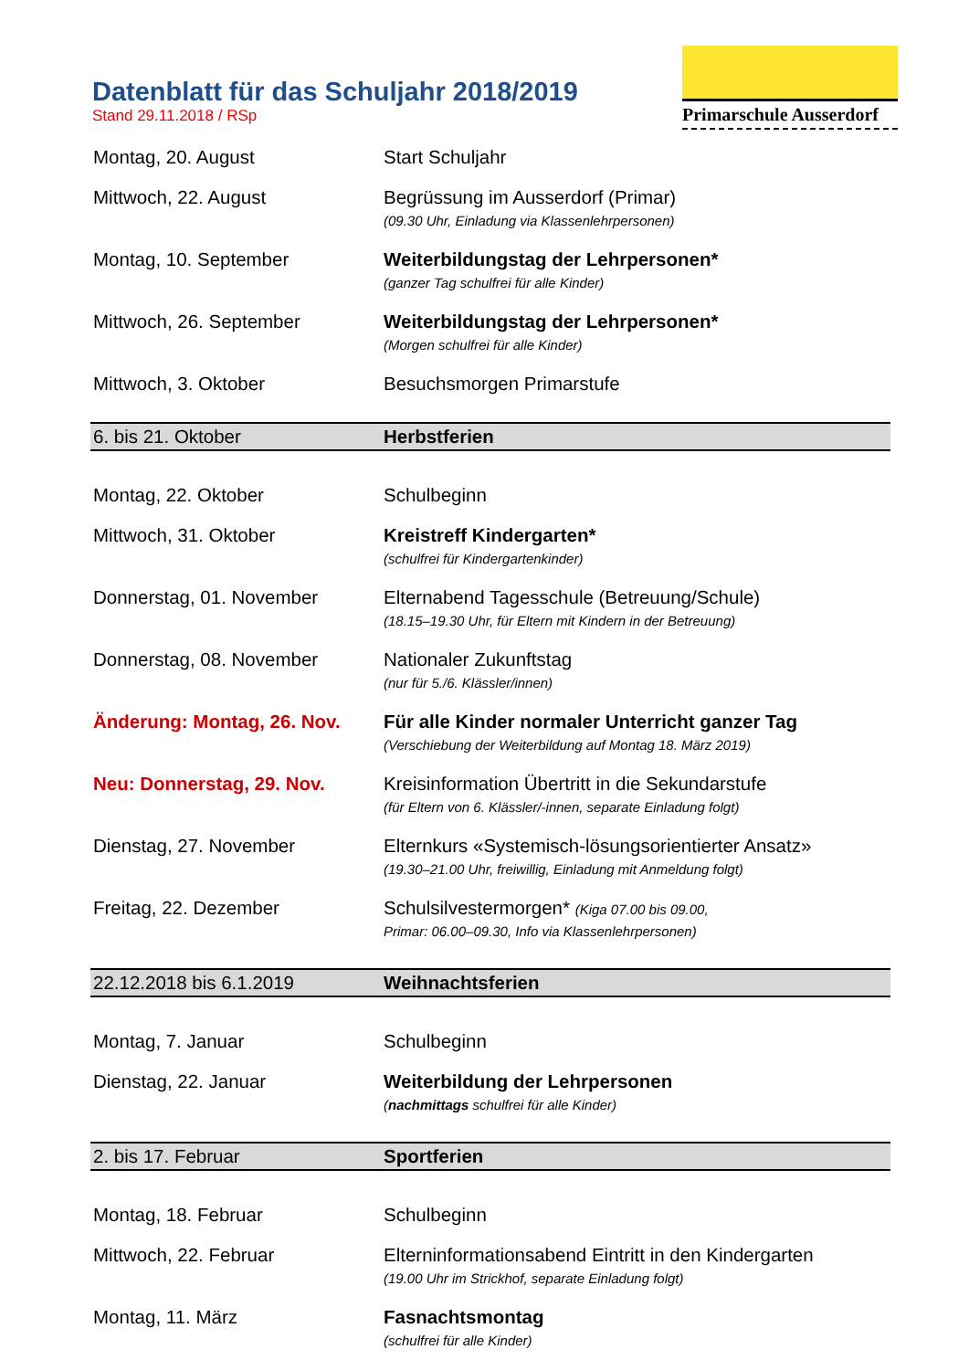Datenblatt für das Schuljahr 2018/2019
Stand 29.11.2018 / RSp
Primarschule Ausserdorf
| Montag, 20. August | Start Schuljahr |
| Mittwoch, 22. August | Begrüssung im Ausserdorf (Primar) (09.30 Uhr, Einladung via Klassenlehrpersonen) |
| Montag, 10. September | Weiterbildungstag der Lehrpersonen* (ganzer Tag schulfrei für alle Kinder) |
| Mittwoch, 26. September | Weiterbildungstag der Lehrpersonen* (Morgen schulfrei für alle Kinder) |
| Mittwoch, 3. Oktober | Besuchsmorgen Primarstufe |
| 6. bis 21. Oktober | Herbstferien |
| Montag, 22. Oktober | Schulbeginn |
| Mittwoch, 31. Oktober | Kreistreff Kindergarten* (schulfrei für Kindergartenkinder) |
| Donnerstag, 01. November | Elternabend Tagesschule (Betreuung/Schule) (18.15–19.30 Uhr, für Eltern mit Kindern in der Betreuung) |
| Donnerstag, 08. November | Nationaler Zukunftstag (nur für 5./6. Klässler/innen) |
| Änderung: Montag, 26. Nov. | Für alle Kinder normaler Unterricht ganzer Tag (Verschiebung der Weiterbildung auf Montag 18. März 2019) |
| Neu: Donnerstag, 29. Nov. | Kreisinformation Übertritt in die Sekundarstufe (für Eltern von 6. Klässler/-innen, separate Einladung folgt) |
| Dienstag, 27. November | Elternkurs «Systemisch-lösungsorientierter Ansatz» (19.30–21.00 Uhr, freiwillig, Einladung mit Anmeldung folgt) |
| Freitag, 22. Dezember | Schulsilvestermorgen* (Kiga 07.00 bis 09.00, Primar: 06.00–09.30, Info via Klassenlehrpersonen) |
| 22.12.2018 bis 6.1.2019 | Weihnachtsferien |
| Montag, 7. Januar | Schulbeginn |
| Dienstag, 22. Januar | Weiterbildung der Lehrpersonen ( nachmittags schulfrei für alle Kinder) |
| 2. bis 17. Februar | Sportferien |
| Montag, 18. Februar | Schulbeginn |
| Mittwoch, 22. Februar | Elterninformationsabend Eintritt in den Kindergarten (19.00 Uhr im Strickhof, separate Einladung folgt) |
| Montag, 11. März | Fasnachtsmontag (schulfrei für alle Kinder) |